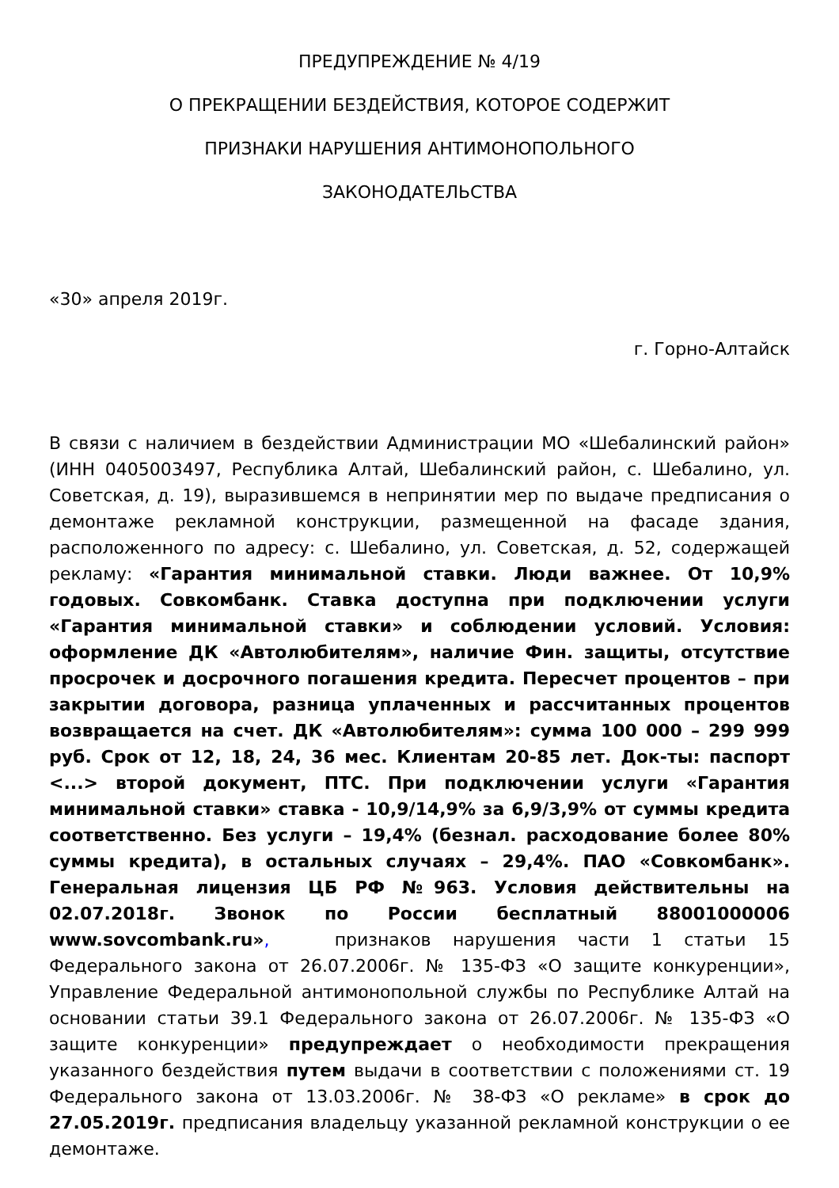ПРЕДУПРЕЖДЕНИЕ № 4/19
О ПРЕКРАЩЕНИИ БЕЗДЕЙСТВИЯ, КОТОРОЕ СОДЕРЖИТ
ПРИЗНАКИ НАРУШЕНИЯ АНТИМОНОПОЛЬНОГО
ЗАКОНОДАТЕЛЬСТВА
«30» апреля 2019г.
г. Горно-Алтайск
В связи с наличием в бездействии Администрации МО «Шебалинский район» (ИНН 0405003497, Республика Алтай, Шебалинский район, с. Шебалино, ул. Советская, д. 19), выразившемся в непринятии мер по выдаче предписания о демонтаже рекламной конструкции, размещенной на фасаде здания, расположенного по адресу: с. Шебалино, ул. Советская, д. 52, содержащей рекламу: «Гарантия минимальной ставки. Люди важнее. От 10,9% годовых. Совкомбанк. Ставка доступна при подключении услуги «Гарантия минимальной ставки» и соблюдении условий. Условия: оформление ДК «Автолюбителям», наличие Фин. защиты, отсутствие просрочек и досрочного погашения кредита. Пересчет процентов – при закрытии договора, разница уплаченных и рассчитанных процентов возвращается на счет. ДК «Автолюбителям»: сумма 100 000 – 299 999 руб. Срок от 12, 18, 24, 36 мес. Клиентам 20-85 лет. Док-ты: паспорт <...> второй документ, ПТС. При подключении услуги «Гарантия минимальной ставки» ставка - 10,9/14,9% за 6,9/3,9% от суммы кредита соответственно. Без услуги – 19,4% (безнал. расходование более 80% суммы кредита), в остальных случаях – 29,4%. ПАО «Совкомбанк». Генеральная лицензия ЦБ РФ №963. Условия действительны на 02.07.2018г. Звонок по России бесплатный 88001000006 www.sovcombank.ru», признаков нарушения части 1 статьи 15 Федерального закона от 26.07.2006г. № 135-ФЗ «О защите конкуренции», Управление Федеральной антимонопольной службы по Республике Алтай на основании статьи 39.1 Федерального закона от 26.07.2006г. № 135-ФЗ «О защите конкуренции» предупреждает о необходимости прекращения указанного бездействия путем выдачи в соответствии с положениями ст. 19 Федерального закона от 13.03.2006г. № 38-ФЗ «О рекламе» в срок до 27.05.2019г. предписания владельцу указанной рекламной конструкции о ее демонтаже.